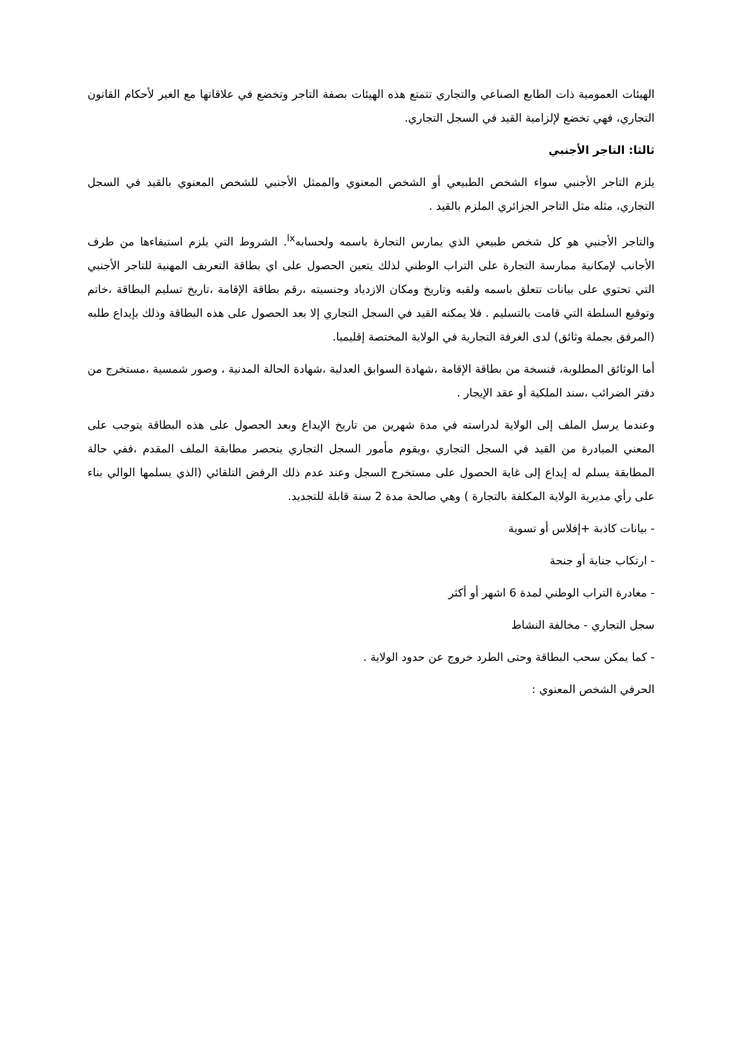الهيئات العمومية ذات الطابع الصناعي والتجاري تتمتع هذه الهيئات بصفة التاجر وتخضع في علاقاتها مع الغير لأحكام القانون التجاري، فهي تخضع لإلزامية القيد في السجل التجاري.
ثالثا: التاجر الأجنبي
يلزم التاجر الأجنبي سواء الشخص الطبيعي أو الشخص المعنوي والممثل الأجنبي للشخص المعنوي بالقيد في السجل التجاري، مثله مثل التاجر الجزائري الملزم بالقيد .
والتاجر الأجنبي هو كل شخص طبيعي الذي يمارس التجارة باسمه ولحسابه<sup>lx</sup>. الشروط التي يلزم استيفاءها من طرف الأجانب لإمكانية ممارسة التجارة على التراب الوطني لذلك يتعين الحصول على اي بطاقة التعريف المهنية للتاجر الأجنبي التي تحتوي على بيانات تتعلق باسمه ولقبه وتاريخ ومكان الازدياد وجنسيته ،رقم بطاقة الإقامة ،تاريخ تسليم البطاقة ،خاتم وتوقيع السلطة التي قامت بالتسليم . فلا يمكنه القيد في السجل التجاري إلا بعد الحصول على هذه البطاقة وذلك بإيداع طلبه (المرفق بجملة وثائق) لدى الغرفة التجارية في الولاية المختصة إقليميا.
أما الوثائق المطلوبة، فنسخة من بطاقة الإقامة ،شهادة السوابق العدلية ،شهادة الحالة المدنية ، وصور شمسية ،مستخرج من دفتر الضرائب ،سند الملكية أو عقد الإيجار .
وعندما يرسل الملف إلى الولاية لدراسته في مدة شهرين من تاريخ الإيداع وبعد الحصول على هذه البطاقة يتوجب على المعني المبادرة من القيد في السجل التجاري ،ويقوم مأمور السجل التجاري ينحصر مطابقة الملف المقدم ،ففي حالة المطابقة يسلم له إيداع إلى غاية الحصول على مستخرج السجل وعند عدم ذلك الرفض التلقائي (الذي يسلمها الوالي بناء على رأي مديرية الولاية المكلفة بالتجارة ) وهي صالحة مدة 2 سنة قابلة للتجديد.
- بيانات كاذبة +إفلاس أو تسوية
- ارتكاب جناية أو جنحة
- مغادرة التراب الوطني لمدة 6 اشهر أو أكثر
سجل التجاري - مخالفة النشاط
- كما يمكن سحب البطاقة وحتى الطرد خروج عن حدود الولاية .
الحرفي الشخص المعنوي :